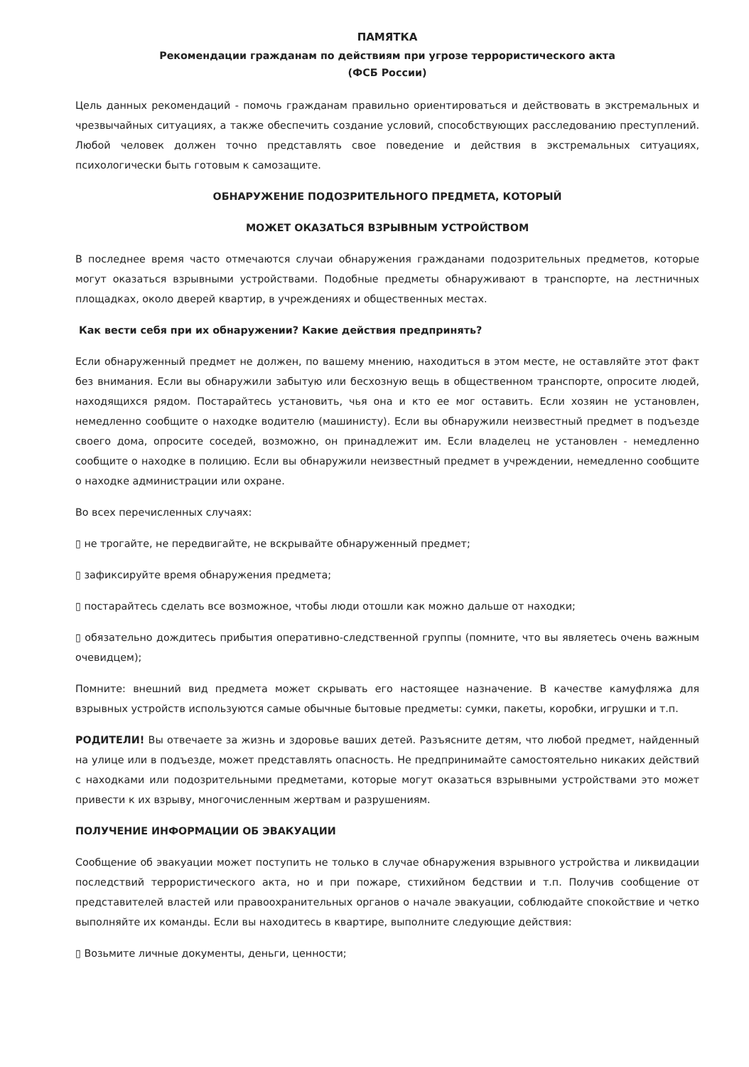ПАМЯТКА
Рекомендации гражданам по действиям при угрозе террористического акта
(ФСБ России)
Цель данных рекомендаций - помочь гражданам правильно ориентироваться и действовать в экстремальных и чрезвычайных ситуациях, а также обеспечить создание условий, способствующих расследованию преступлений. Любой человек должен точно представлять свое поведение и действия в экстремальных ситуациях, психологически быть готовым к самозащите.
ОБНАРУЖЕНИЕ ПОДОЗРИТЕЛЬНОГО ПРЕДМЕТА, КОТОРЫЙ
МОЖЕТ ОКАЗАТЬСЯ ВЗРЫВНЫМ УСТРОЙСТВОМ
В последнее время часто отмечаются случаи обнаружения гражданами подозрительных предметов, которые могут оказаться взрывными устройствами. Подобные предметы обнаруживают в транспорте, на лестничных площадках, около дверей квартир, в учреждениях и общественных местах.
Как вести себя при их обнаружении? Какие действия предпринять?
Если обнаруженный предмет не должен, по вашему мнению, находиться в этом месте, не оставляйте этот факт без внимания. Если вы обнаружили забытую или бесхозную вещь в общественном транспорте, опросите людей, находящихся рядом. Постарайтесь установить, чья она и кто ее мог оставить. Если хозяин не установлен, немедленно сообщите о находке водителю (машинисту). Если вы обнаружили неизвестный предмет в подъезде своего дома, опросите соседей, возможно, он принадлежит им. Если владелец не установлен - немедленно сообщите о находке в полицию. Если вы обнаружили неизвестный предмет в учреждении, немедленно сообщите о находке администрации или охране.
Во всех перечисленных случаях:
▯ не трогайте, не передвигайте, не вскрывайте обнаруженный предмет;
▯ зафиксируйте время обнаружения предмета;
▯ постарайтесь сделать все возможное, чтобы люди отошли как можно дальше от находки;
▯ обязательно дождитесь прибытия оперативно-следственной группы (помните, что вы являетесь очень важным очевидцем);
Помните: внешний вид предмета может скрывать его настоящее назначение. В качестве камуфляжа для взрывных устройств используются самые обычные бытовые предметы: сумки, пакеты, коробки, игрушки и т.п.
РОДИТЕЛИ! Вы отвечаете за жизнь и здоровье ваших детей. Разъясните детям, что любой предмет, найденный на улице или в подъезде, может представлять опасность. Не предпринимайте самостоятельно никаких действий с находками или подозрительными предметами, которые могут оказаться взрывными устройствами это может привести к их взрыву, многочисленным жертвам и разрушениям.
ПОЛУЧЕНИЕ ИНФОРМАЦИИ ОБ ЭВАКУАЦИИ
Сообщение об эвакуации может поступить не только в случае обнаружения взрывного устройства и ликвидации последствий террористического акта, но и при пожаре, стихийном бедствии и т.п. Получив сообщение от представителей властей или правоохранительных органов о начале эвакуации, соблюдайте спокойствие и четко выполняйте их команды. Если вы находитесь в квартире, выполните следующие действия:
▯ Возьмите личные документы, деньги, ценности;